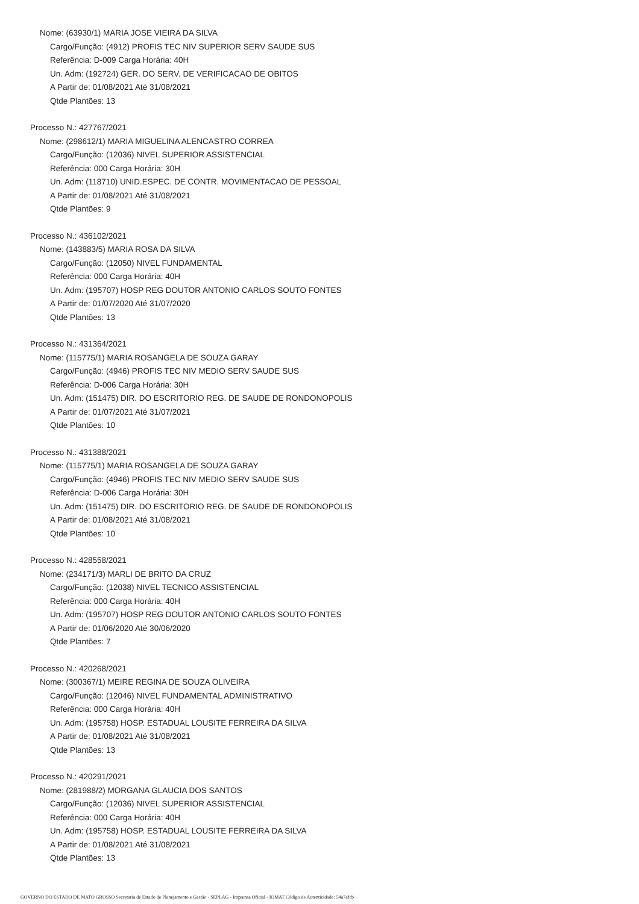Nome: (63930/1) MARIA JOSE VIEIRA DA SILVA
Cargo/Função: (4912) PROFIS TEC NIV SUPERIOR SERV SAUDE SUS
Referência: D-009 Carga Horária: 40H
Un. Adm: (192724) GER. DO SERV. DE VERIFICACAO DE OBITOS
A Partir de: 01/08/2021 Até 31/08/2021
Qtde Plantões: 13
Processo N.: 427767/2021
Nome: (298612/1) MARIA MIGUELINA ALENCASTRO CORREA
Cargo/Função: (12036) NIVEL SUPERIOR ASSISTENCIAL
Referência: 000 Carga Horária: 30H
Un. Adm: (118710) UNID.ESPEC. DE CONTR. MOVIMENTACAO DE PESSOAL
A Partir de: 01/08/2021 Até 31/08/2021
Qtde Plantões: 9
Processo N.: 436102/2021
Nome: (143883/5) MARIA ROSA DA SILVA
Cargo/Função: (12050) NIVEL FUNDAMENTAL
Referência: 000 Carga Horária: 40H
Un. Adm: (195707) HOSP REG DOUTOR ANTONIO CARLOS SOUTO FONTES
A Partir de: 01/07/2020 Até 31/07/2020
Qtde Plantões: 13
Processo N.: 431364/2021
Nome: (115775/1) MARIA ROSANGELA DE SOUZA GARAY
Cargo/Função: (4946) PROFIS TEC NIV MEDIO SERV SAUDE SUS
Referência: D-006 Carga Horária: 30H
Un. Adm: (151475) DIR. DO ESCRITORIO REG. DE SAUDE DE RONDONOPOLIS
A Partir de: 01/07/2021 Até 31/07/2021
Qtde Plantões: 10
Processo N.: 431388/2021
Nome: (115775/1) MARIA ROSANGELA DE SOUZA GARAY
Cargo/Função: (4946) PROFIS TEC NIV MEDIO SERV SAUDE SUS
Referência: D-006 Carga Horária: 30H
Un. Adm: (151475) DIR. DO ESCRITORIO REG. DE SAUDE DE RONDONOPOLIS
A Partir de: 01/08/2021 Até 31/08/2021
Qtde Plantões: 10
Processo N.: 428558/2021
Nome: (234171/3) MARLI DE BRITO DA CRUZ
Cargo/Função: (12038) NIVEL TECNICO ASSISTENCIAL
Referência: 000 Carga Horária: 40H
Un. Adm: (195707) HOSP REG DOUTOR ANTONIO CARLOS SOUTO FONTES
A Partir de: 01/06/2020 Até 30/06/2020
Qtde Plantões: 7
Processo N.: 420268/2021
Nome: (300367/1) MEIRE REGINA DE SOUZA OLIVEIRA
Cargo/Função: (12046) NIVEL FUNDAMENTAL ADMINISTRATIVO
Referência: 000 Carga Horária: 40H
Un. Adm: (195758) HOSP. ESTADUAL LOUSITE FERREIRA DA SILVA
A Partir de: 01/08/2021 Até 31/08/2021
Qtde Plantões: 13
Processo N.: 420291/2021
Nome: (281988/2) MORGANA GLAUCIA DOS SANTOS
Cargo/Função: (12036) NIVEL SUPERIOR ASSISTENCIAL
Referência: 000 Carga Horária: 40H
Un. Adm: (195758) HOSP. ESTADUAL LOUSITE FERREIRA DA SILVA
A Partir de: 01/08/2021 Até 31/08/2021
Qtde Plantões: 13
GOVERNO DO ESTADO DE MATO GROSSO Secretaria de Estado de Planejamento e Gestão - SEPLAG - Imprensa Oficial - IOMAT Código de Autenticidade: 54a7afcb